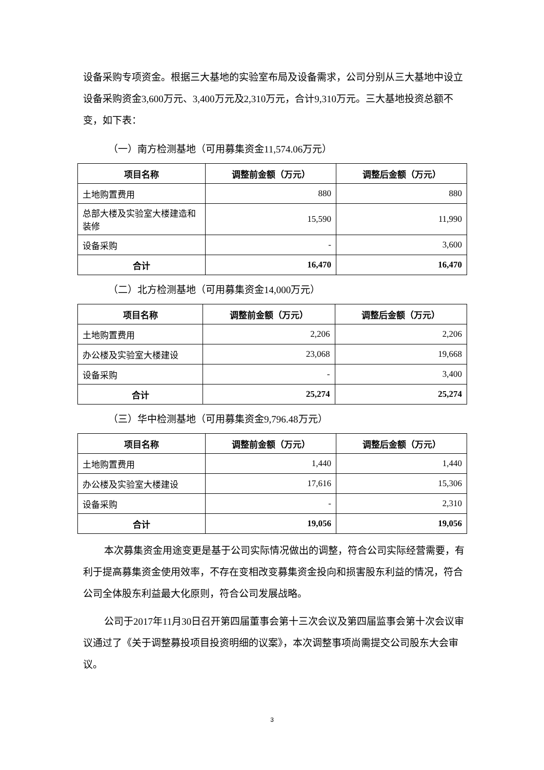设备采购专项资金。根据三大基地的实验室布局及设备需求，公司分别从三大基地中设立设备采购资金3,600万元、3,400万元及2,310万元，合计9,310万元。三大基地投资总额不变，如下表：
（一）南方检测基地（可用募集资金11,574.06万元）
| 项目名称 | 调整前金额（万元） | 调整后金额（万元） |
| --- | --- | --- |
| 土地购置费用 | 880 | 880 |
| 总部大楼及实验室大楼建造和装修 | 15,590 | 11,990 |
| 设备采购 | - | 3,600 |
| 合计 | 16,470 | 16,470 |
（二）北方检测基地（可用募集资金14,000万元）
| 项目名称 | 调整前金额（万元） | 调整后金额（万元） |
| --- | --- | --- |
| 土地购置费用 | 2,206 | 2,206 |
| 办公楼及实验室大楼建设 | 23,068 | 19,668 |
| 设备采购 | - | 3,400 |
| 合计 | 25,274 | 25,274 |
（三）华中检测基地（可用募集资金9,796.48万元）
| 项目名称 | 调整前金额（万元） | 调整后金额（万元） |
| --- | --- | --- |
| 土地购置费用 | 1,440 | 1,440 |
| 办公楼及实验室大楼建设 | 17,616 | 15,306 |
| 设备采购 | - | 2,310 |
| 合计 | 19,056 | 19,056 |
本次募集资金用途变更是基于公司实际情况做出的调整，符合公司实际经营需要，有利于提高募集资金使用效率，不存在变相改变募集资金投向和损害股东利益的情况，符合公司全体股东利益最大化原则，符合公司发展战略。
公司于2017年11月30日召开第四届董事会第十三次会议及第四届监事会第十次会议审议通过了《关于调整募投项目投资明细的议案》，本次调整事项尚需提交公司股东大会审议。
3